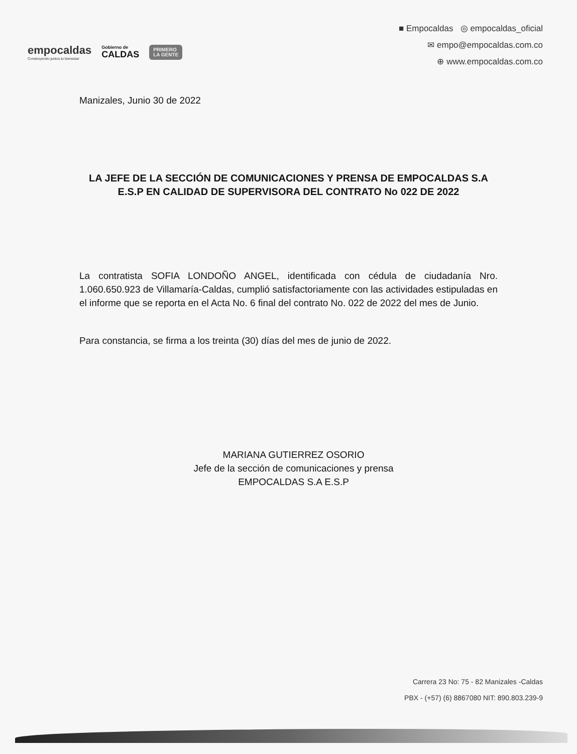empocaldas
Construyendo juntos tu bienestar
Gobierno de
CALDAS
PRIMERO
LA GENTE
■ Empocaldas ◎ empocaldas_oficial
✉ empo@empocaldas.com.co
⊕ www.empocaldas.com.co
Manizales, Junio 30 de 2022
LA JEFE DE LA SECCIÓN DE COMUNICACIONES Y PRENSA DE EMPOCALDAS S.A E.S.P EN CALIDAD DE SUPERVISORA DEL CONTRATO No 022 DE 2022
La contratista SOFIA LONDOÑO ANGEL, identificada con cédula de ciudadanía Nro. 1.060.650.923 de Villamaría-Caldas, cumplió satisfactoriamente con las actividades estipuladas en el informe que se reporta en el Acta No. 6 final del contrato No. 022 de 2022 del mes de Junio.
Para constancia, se firma a los treinta (30) días del mes de junio de 2022.
MARIANA GUTIERREZ OSORIO
Jefe de la sección de comunicaciones y prensa
EMPOCALDAS S.A E.S.P
Carrera 23 No: 75 - 82 Manizales -Caldas
PBX - (+57) (6) 8867080 NIT: 890.803.239-9